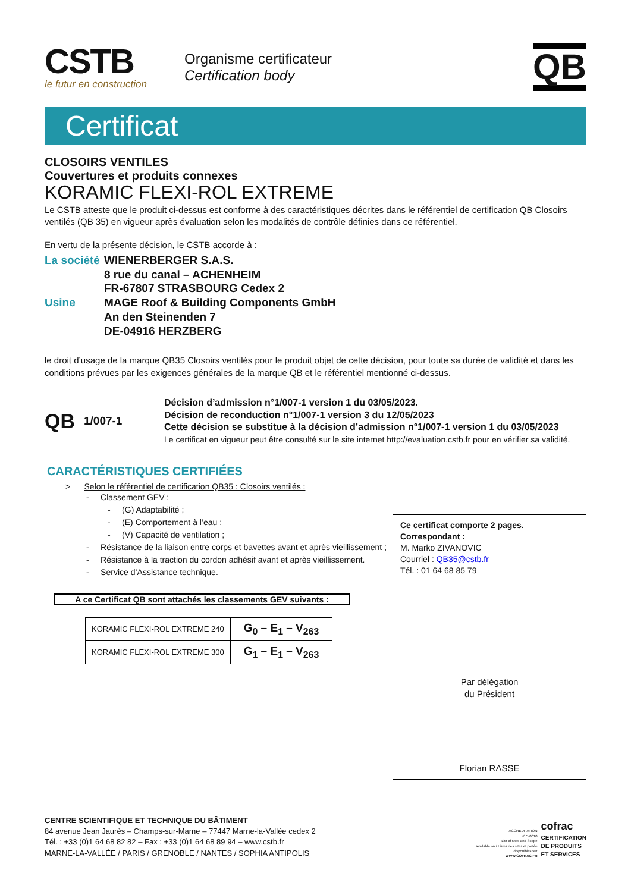CSTB
le futur en construction
Organisme certificateur
Certification body
QB
Certificat
CLOSOIRS VENTILES
Couvertures et produits connexes
KORAMIC FLEXI-ROL EXTREME
Le CSTB atteste que le produit ci-dessus est conforme à des caractéristiques décrites dans le référentiel de certification QB Closoirs ventilés (QB 35) en vigueur après évaluation selon les modalités de contrôle définies dans ce référentiel.
En vertu de la présente décision, le CSTB accorde à :
La société
WIENERBERGER S.A.S.
8 rue du canal – ACHENHEIM
FR-67807 STRASBOURG Cedex 2
Usine
MAGE Roof & Building Components GmbH
An den Steinenden 7
DE-04916 HERZBERG
le droit d’usage de la marque QB35 Closoirs ventilés pour le produit objet de cette décision, pour toute sa durée de validité et dans les conditions prévues par les exigences générales de la marque QB et le référentiel mentionné ci-dessus.
QB 1/007-1
Décision d’admission n°1/007-1 version 1 du 03/05/2023.
Décision de reconduction n°1/007-1 version 3 du 12/05/2023
Cette décision se substitue à la décision d’admission n°1/007-1 version 1 du 03/05/2023
Le certificat en vigueur peut être consulté sur le site internet http://evaluation.cstb.fr pour en vérifier sa validité.
CARACTÉRISTIQUES CERTIFIÉES
> Selon le référentiel de certification QB35 : Closoirs ventilés :
- Classement GEV :
- (G) Adaptabilité ;
- (E) Comportement à l’eau ;
- (V) Capacité de ventilation ;
- Résistance de la liaison entre corps et bavettes avant et après vieillissement ;
- Résistance à la traction du cordon adhésif avant et après vieillissement.
- Service d’Assistance technique.
A ce Certificat QB sont attachés les classements GEV suivants :
| KORAMIC FLEXI-ROL EXTREME 240 | G<sub>0</sub> – E<sub>1</sub> – V<sub>263</sub> |
| KORAMIC FLEXI-ROL EXTREME 300 | G<sub>1</sub> – E<sub>1</sub> – V<sub>263</sub> |
Ce certificat comporte 2 pages.
Correspondant :
M. Marko ZIVANOVIC
Courriel : QB35@cstb.fr
Tél. : 01 64 68 85 79
Par délégation
du Président
Florian RASSE
CENTRE SCIENTIFIQUE ET TECHNIQUE DU BÂTIMENT
84 avenue Jean Jaurès – Champs-sur-Marne – 77447 Marne-la-Vallée cedex 2
Tél. : +33 (0)1 64 68 82 82 – Fax : +33 (0)1 64 68 89 94 – www.cstb.fr
MARNE-LA-VALLÉE / PARIS / GRENOBLE / NANTES / SOPHIA ANTIPOLIS
ACCREDITATION
N° 5-0010
List of sites and Scope
available on / Listes des sites et portée
disponibles sur
WWW.COFRAC.FR
cofrac
CERTIFICATION
DE PRODUITS
ET SERVICES